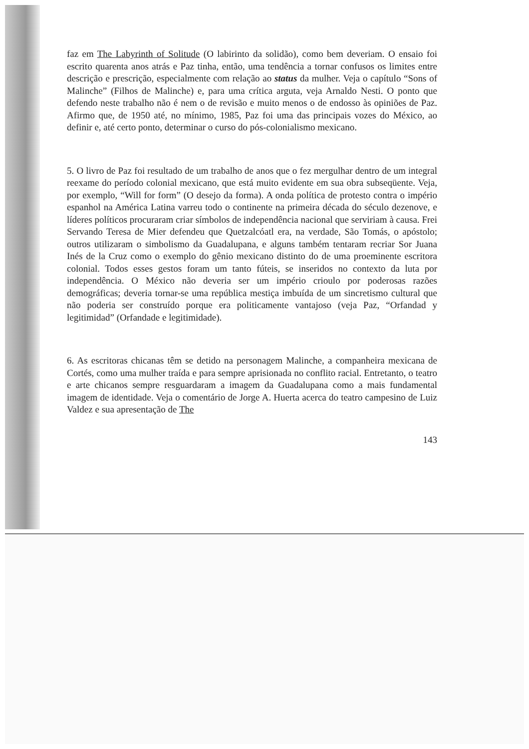faz em The Labyrinth of Solitude (O labirinto da solidão), como bem deveriam. O ensaio foi escrito quarenta anos atrás e Paz tinha, então, uma tendência a tornar confusos os limites entre descrição e prescrição, especialmente com relação ao status da mulher. Veja o capítulo “Sons of Malinche” (Filhos de Malinche) e, para uma crítica arguta, veja Arnaldo Nesti. O ponto que defendo neste trabalho não é nem o de revisão e muito menos o de endosso às opiniões de Paz. Afirmo que, de 1950 até, no mínimo, 1985, Paz foi uma das principais vozes do México, ao definir e, até certo ponto, determinar o curso do pós-colonialismo mexicano.
5. O livro de Paz foi resultado de um trabalho de anos que o fez mergulhar dentro de um integral reexame do período colonial mexicano, que está muito evidente em sua obra subseqüente. Veja, por exemplo, “Will for form” (O desejo da forma). A onda política de protesto contra o império espanhol na América Latina varreu todo o continente na primeira década do século dezenove, e líderes políticos procuraram criar símbolos de independência nacional que serviriam à causa. Frei Servando Teresa de Mier defendeu que Quetzalcóatl era, na verdade, São Tomás, o apóstolo; outros utilizaram o simbolismo da Guadalupana, e alguns também tentaram recriar Sor Juana Inés de la Cruz como o exemplo do gênio mexicano distinto do de uma proeminente escritora colonial. Todos esses gestos foram um tanto fúteis, se inseridos no contexto da luta por independência. O México não deveria ser um império crioulo por poderosas razões demográficas; deveria tornar-se uma república mestiça imbuída de um sincretismo cultural que não poderia ser construído porque era politicamente vantajoso (veja Paz, “Orfandad y legitimidad” (Orfandade e legitimidade).
6. As escritoras chicanas têm se detido na personagem Malinche, a companheira mexicana de Cortés, como uma mulher traída e para sempre aprisionada no conflito racial. Entretanto, o teatro e arte chicanos sempre resguardaram a imagem da Guadalupana como a mais fundamental imagem de identidade. Veja o comentário de Jorge A. Huerta acerca do teatro campesino de Luiz Valdez e sua apresentação de The
143